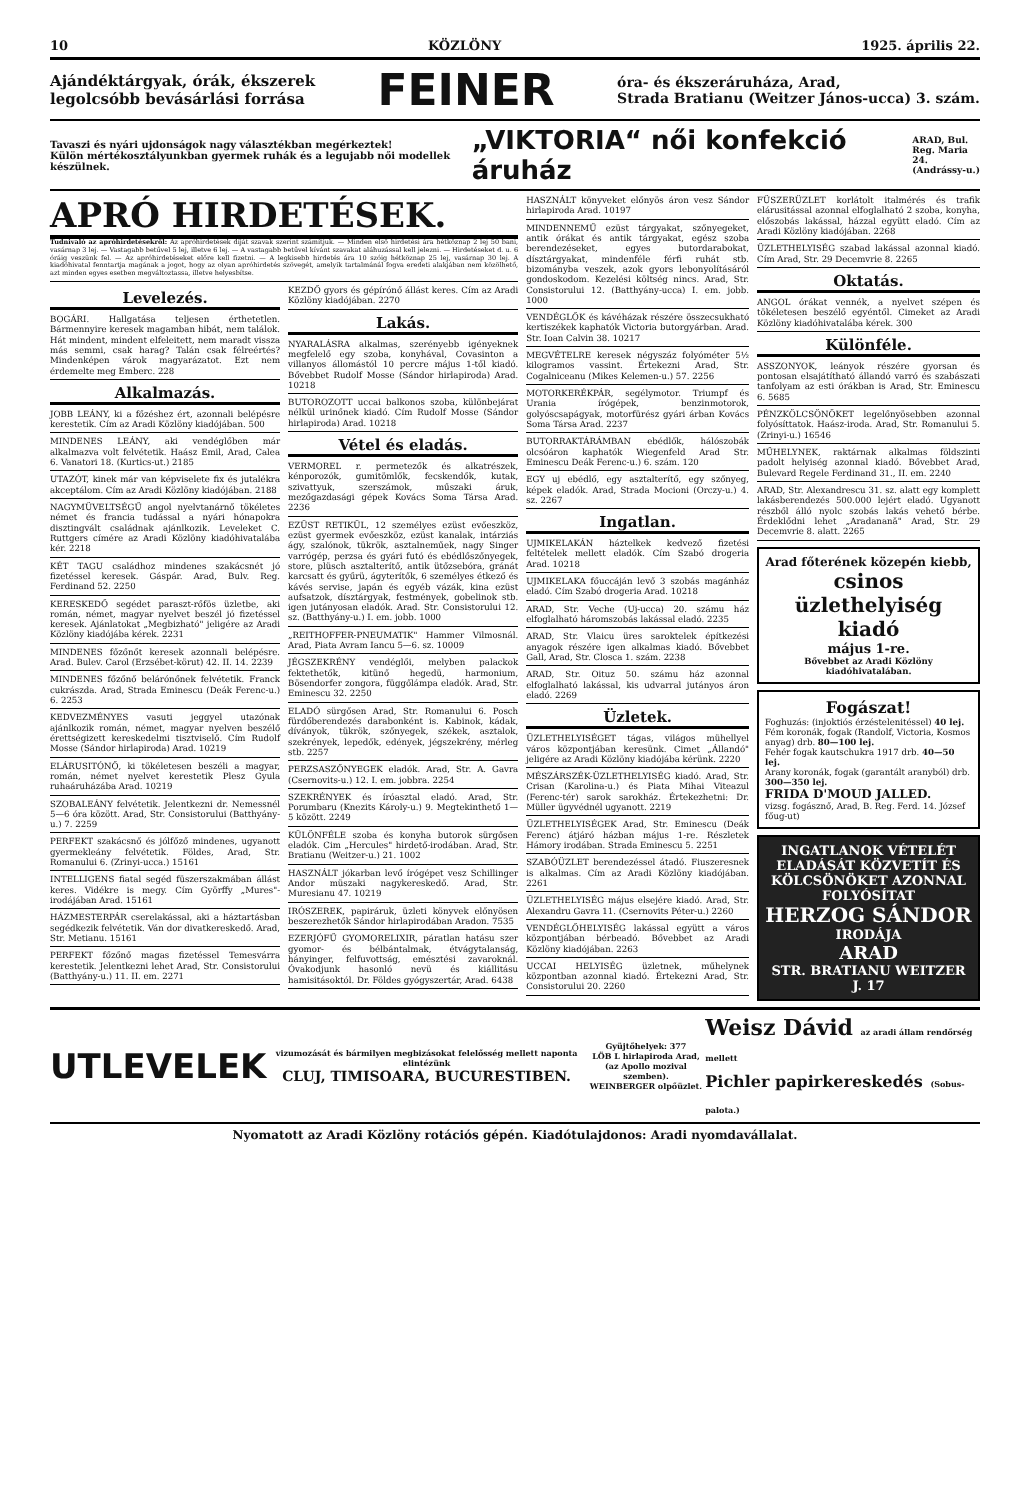10 KÖZLÖNY 1925. április 22.
Ajándéktárgyak, órák, ékszerek
legolcsóbb bevásárlási forrása
FEINER
óra- és ékszeráruháza, Arad,
Strada Bratianu (Weitzer János-ucca) 3. szám.
Tavaszi és nyári ujdonságok nagy választékban megérkeztek!
Külön mértékosztályunkban gyermek ruhák és a legujabb női modellek készülnek.
„VIKTORIA“ női konfekció áruház
ARAD, Bul.
Reg. Maria 24.
(Andrássy-u.)
APRÓ HIRDETÉSEK.
Tudnivaló az apróhirdetésekről: Az apróhirdetések díját szavak szerint számítjuk. — Minden első hirdetési ára hétköznap 2 lej 50 bani, vasárnap 3 lej. — Vastagabb betűvel 5 lej, illetve 6 lej. — A vastagabb betűvel kívánt szavakat aláhuzással kell jelezni. — Hirdetéseket d. u. 6 óráig veszünk fel. — Az apróhirdetéseket előre kell fizetni. — A legkisebb hirdetés ára 10 szóig hétköznap 25 lej, vasárnap 30 lej. A kiadóhivatal fenntartja magának a jogot, hogy az olyan apróhirdetés szövegét, amelyik tartalmánál fogva eredeti alakjában nem közölhető, azt minden egyes esetben megváltoztassa, illetve helyesbítse.
Levelezés.
BOGÁRI. Hallgatása teljesen érthetetlen. Bármennyire keresek magamban hibát, nem találok. Hát mindent, mindent elfeleitett, nem maradt vissza más semmi, csak harag? Talán csak félreértés? Mindenképen várok magyarázatot. Ezt nem érdemelte meg Emberc. 228
Alkalmazás.
JOBB LEÁNY, ki a főzéshez ért, azonnali belépésre kerestetik. Cím az Aradi Közlöny kiadójában. 500
MINDENES LEÁNY, aki vendéglőben már alkalmazva volt felvétetik. Haász Emil, Arad, Calea 6. Vanatori 18. (Kurtics-ut.) 2185
UTAZÓT, kinek már van képviselete fix és jutalékra akceptálom. Cím az Aradi Közlöny kiadójában. 2188
NAGYMÜVELTSÉGŰ angol nyelvtanárnő tökéletes német és francia tudással a nyári hónapokra disztingvált családnak ajánlkozik. Leveleket C. Ruttgers címére az Aradi Közlöny kiadóhivatalába kér. 2218
KÉT TAGU családhoz mindenes szakácsnét jó fizetéssel keresek. Gáspár. Arad, Bulv. Reg. Ferdinand 52. 2250
KERESKEDŐ segédet paraszt-rőfös üzletbe, aki román, német, magyar nyelvet beszél jó fizetéssel keresek. Ajánlatokat „Megbizható" jeligére az Aradi Közlöny kiadójába kérek. 2231
MINDENES főzőnőt keresek azonnali belépésre. Arad. Bulev. Carol (Erzsébet-körut) 42. II. 14. 2239
MINDENES főzőnő belárónőnek felvétetik. Franck cukrászda. Arad, Strada Eminescu (Deák Ferenc-u.) 6. 2253
KEDVEZMÉNYES vasuti jeggyel utazónak ajánlkozik román, német, magyar nyelven beszélő érettségizett kereskedelmi tisztviselő. Cím Rudolf Mosse (Sándor hirlapiroda) Arad. 10219
ELÁRUSITÓNŐ, ki tökéletesen beszéli a magyar, román, német nyelvet kerestetik Plesz Gyula ruhaáruházába Arad. 10219
SZOBALEÁNY felvétetik. Jelentkezni dr. Nemessnél 5—6 óra között. Arad, Str. Consistorului (Batthyány-u.) 7. 2259
PERFEKT szakácsnő és jólfőző mindenes, ugyanott gyermekleány felvétetik. Földes, Arad, Str. Romanului 6. (Zrinyi-ucca.) 15161
INTELLIGENS fiatal segéd füszerszakmában állást keres. Vidékre is megy. Cím Györffy „Mures"-irodájában Arad. 15161
HÁZMESTERPÁR cserelakással, aki a háztartásban segédkezik felvétetik. Ván dor divatkereskedő. Arad, Str. Metianu. 15161
PERFEKT főzőnő magas fizetéssel Temesvárra kerestetik. Jelentkezni lehet Arad, Str. Consistorului (Batthyány-u.) 11. II. em. 2271
KEZDŐ gyors és gépírónő állást keres. Cím az Aradi Közlöny kiadójában. 2270
Lakás.
NYARALÁSRA alkalmas, szerényebb igényeknek megfelelő egy szoba, konyhával, Covasinton a villanyos állomástól 10 percre május 1-től kiadó. Bővebbet Rudolf Mosse (Sándor hirlapiroda) Arad. 10218
BUTOROZOTT uccai balkonos szoba, különbejárat nélkül urinőnek kiadó. Cím Rudolf Mosse (Sándor hirlapiroda) Arad. 10218
Vétel és eladás.
VERMOREL r. permetezők és alkatrészek, kénporozók, gumitömlők, fecskendők, kutak, szivattyuk, szerszámok, műszaki áruk, mezőgazdasági gépek Kovács Soma Társa Arad. 2236
EZÜST RETIKÜL, 12 személyes ezüst evőeszköz, ezüst gyermek evőeszköz, ezüst kanalak, intárziás ágy, szalónok, tükrök, asztalneműek, nagy Singer varrógép, perzsa és gyári futó és ebédlőszőnyegek, store, plüsch asztalterítő, antik ütőzsebóra, gránát karcsatt és gyűrü, ágyterítők, 6 személyes étkező és kávés servise, japán és egyéb vázák, kina ezüst aufsatzok, dísztárgyak, festmények, gobelinok stb. igen jutányosan eladók. Arad. Str. Consistorului 12. sz. (Batthyány-u.) I. em. jobb. 1000
„REITHOFFER-PNEUMATIK" Hammer Vilmosnál. Arad, Piata Avram Iancu 5—6. sz. 10009
JÉGSZEKRÉNY vendéglői, melyben palackok fektethetők, kitünő hegedü, harmonium, Bösendorfer zongora, függőlámpa eladók. Arad, Str. Eminescu 32. 2250
ELADÓ sürgősen Arad, Str. Romanului 6. Posch fürdőberendezés darabonként is. Kabinok, kádak, díványok, tükrök, szőnyegek, székek, asztalok, szekrények, lepedők, edények, jégszekrény, mérleg stb. 2257
PERZSASZŐNYEGEK eladók. Arad, Str. A. Gavra (Csernovits-u.) 12. I. em. jobbra. 2254
SZEKRÉNYEK és íróasztal eladó. Arad, Str. Porumbaru (Knezits Károly-u.) 9. Megtekinthető 1—5 között. 2249
KÜLÖNFÉLE szoba és konyha butorok sürgősen eladók. Cim „Hercules" hirdető-irodában. Arad, Str. Bratianu (Weitzer-u.) 21. 1002
HASZNÁLT jókarban levő írógépet vesz Schillinger Andor müszaki nagykereskedő. Arad, Str. Muresianu 47. 10219
IRÓSZEREK, papiráruk, üzleti könyvek előnyösen beszerezhetők Sándor hirlapirodában Aradon. 7535
EZERJÓFŰ GYOMORELIXIR, páratlan hatásu szer gyomor- és bélbántalmak, étvágytalanság, hányinger, felfuvottság, emésztési zavaroknál. Óvakodjunk hasonló nevü és kiállitásu hamisitásoktól. Dr. Földes gyógyszertár, Arad. 6438
HASZNÁLT könyveket előnyös áron vesz Sándor hirlapiroda Arad. 10197
MINDENNEMŰ ezüst tárgyakat, szőnyegeket, antik órákat és antik tárgyakat, egész szoba berendezéseket, egyes butordarabokat, dísztárgyakat, mindenféle férfi ruhát stb. bizományba veszek, azok gyors lebonyolításáról gondoskodom. Kezelési költség nincs. Arad, Str. Consistorului 12. (Batthyány-ucca) I. em. jobb. 1000
VENDÉGLŐK és kávéházak részére összecsukható kertiszékek kaphatók Victoria butorgyárban. Arad. Str. Ioan Calvin 38. 10217
MEGVÉTELRE keresek négyszáz folyóméter 5½ kilogramos vassint. Értekezni Arad, Str. Cogalniceanu (Mikes Kelemen-u.) 57. 2256
MOTORKERÉKPÁR, segélymotor. Triumpf és Urania írógépek, benzinmotorok, golyóscsapágyak, motorfürész gyári árban Kovács Soma Társa Arad. 2237
BUTORRAKTÁRÁMBAN ebédlők, hálószobák olcsóáron kaphatók Wiegenfeld Arad Str. Eminescu Deák Ferenc-u.) 6. szám. 120
EGY uj ebédlő, egy asztalterítő, egy szőnyeg, képek eladók. Arad, Strada Mocioni (Orczy-u.) 4. sz. 2267
Ingatlan.
UJMIKELAKÁN háztelkek kedvező fizetési feltételek mellett eladók. Cím Szabó drogeria Arad. 10218
UJMIKELAKA főuccáján levő 3 szobás magánház eladó. Cím Szabó drogeria Arad. 10218
ARAD, Str. Veche (Uj-ucca) 20. számu ház elfoglalható háromszobás lakással eladó. 2235
ARAD, Str. Vlaicu üres saroktelek építkezési anyagok részére igen alkalmas kiadó. Bővebbet Gall, Arad, Str. Closca 1. szám. 2238
ARAD, Str. Oituz 50. számu ház azonnal elfoglalható lakással, kis udvarral jutányos áron eladó. 2269
Üzletek.
ÜZLETHELYISÉGET tágas, világos mühellyel város központjában keresünk. Cimet „Állandó" jeligére az Aradi Közlöny kiadójába kérünk. 2220
MÉSZÁRSZÉK-ÜZLETHELYISÉG kiadó. Arad, Str. Crisan (Karolina-u.) és Piata Mihai Viteazul (Ferenc-tér) sarok sarokház. Értekezhetni: Dr. Müller ügyvédnél ugyanott. 2219
ÜZLETHELYISÉGEK Arad, Str. Eminescu (Deák Ferenc) átjáró házban május 1-re. Részletek Hámory irodában. Strada Eminescu 5. 2251
SZABÓÜZLET berendezéssel átadó. Fiuszeresnek is alkalmas. Cím az Aradi Közlöny kiadójában. 2261
ÜZLETHELYISÉG május elsejére kiadó. Arad, Str. Alexandru Gavra 11. (Csernovits Péter-u.) 2260
VENDÉGLŐHELYISÉG lakással együtt a város központjában bérbeadó. Bővebbet az Aradi Közlöny kiadójában. 2263
UCCAI HELYISÉG üzletnek, műhelynek központban azonnal kiadó. Értekezni Arad, Str. Consistorului 20. 2260
FÜSZERÜZLET korlátolt italmérés és trafik elárusitással azonnal elfoglalható 2 szoba, konyha, előszobás lakással, házzal együtt eladó. Cím az Aradi Közlöny kiadójában. 2268
ÜZLETHELYISÉG szabad lakással azonnal kiadó. Cím Arad, Str. 29 Decemvrie 8. 2265
Oktatás.
ANGOL órákat vennék, a nyelvet szépen és tökéletesen beszélő egyéntől. Cimeket az Aradi Közlöny kiadóhivatalába kérek. 300
Különféle.
ASSZONYOK, leányok részére gyorsan és pontosan elsajátítható állandó varró és szabászati tanfolyam az esti órákban is Arad, Str. Eminescu 6. 5685
PÉNZKÖLCSÖNÖKET legelőnyösebben azonnal folyósíttatok. Haász-iroda. Arad, Str. Romanului 5. (Zrinyi-u.) 16546
MŰHELYNEK, raktárnak alkalmas földszinti padolt helyiség azonnal kiadó. Bővebbet Arad, Bulevard Regele Ferdinand 31., II. em. 2240
ARAD, Str. Alexandrescu 31. sz. alatt egy komplett lakásberendezés 500.000 lejért eladó. Ugyanott részből álló nyolc szobás lakás vehető bérbe. Érdeklődni lehet „Aradanană" Arad, Str. 29 Decemvrie 8. alatt. 2265
Arad főterének közepén kiebb,
csinos
üzlethelyiség
kiadó
május 1-re.
Bővebbet az Aradi Közlöny kiadóhivatalában.
Fogászat!
Foghuzás: (injoktiós érzéstelenitéssel) 40 lej.
Fém koronák, fogak (Randolf, Victoria, Kosmos anyag) drb. 80—100 lej.
Fehér fogak kautschukra 1917 drb. 40—50 lej.
Arany koronák, fogak (garantált aranyból) drb. 300—350 lej.
FRIDA D'MOUD JALLED.
vizsg. fogásznő, Arad, B. Reg. Ferd. 14. József főug-ut)
INGATLANOK VÉTELÉT ELADÁSÁT KÖZVETÍT ÉS KÖLCSÖNÖKET AZONNAL FOLYÓSÍTAT
HERZOG SÁNDOR
IRODÁJA
ARAD
STR. BRATIANU WEITZER J. 17
UTLEVELEK
vizumozását és bármilyen megbizásokat felelősség mellett naponta elintézünk
CLUJ, TIMISOARA, BUCURESTIBEN.
Gyüjtőhelyek: 377
LÖB L hirlapiroda Arad,
(az Apollo mozival szemben).
WEINBERGER olpőüzlet.
Weisz Dávid az aradi állam rendőrség mellett
Pichler papirkereskedés (Sobus-palota.)
Nyomatott az Aradi Közlöny rotációs gépén. Kiadótulajdonos: Aradi nyomdavállalat.